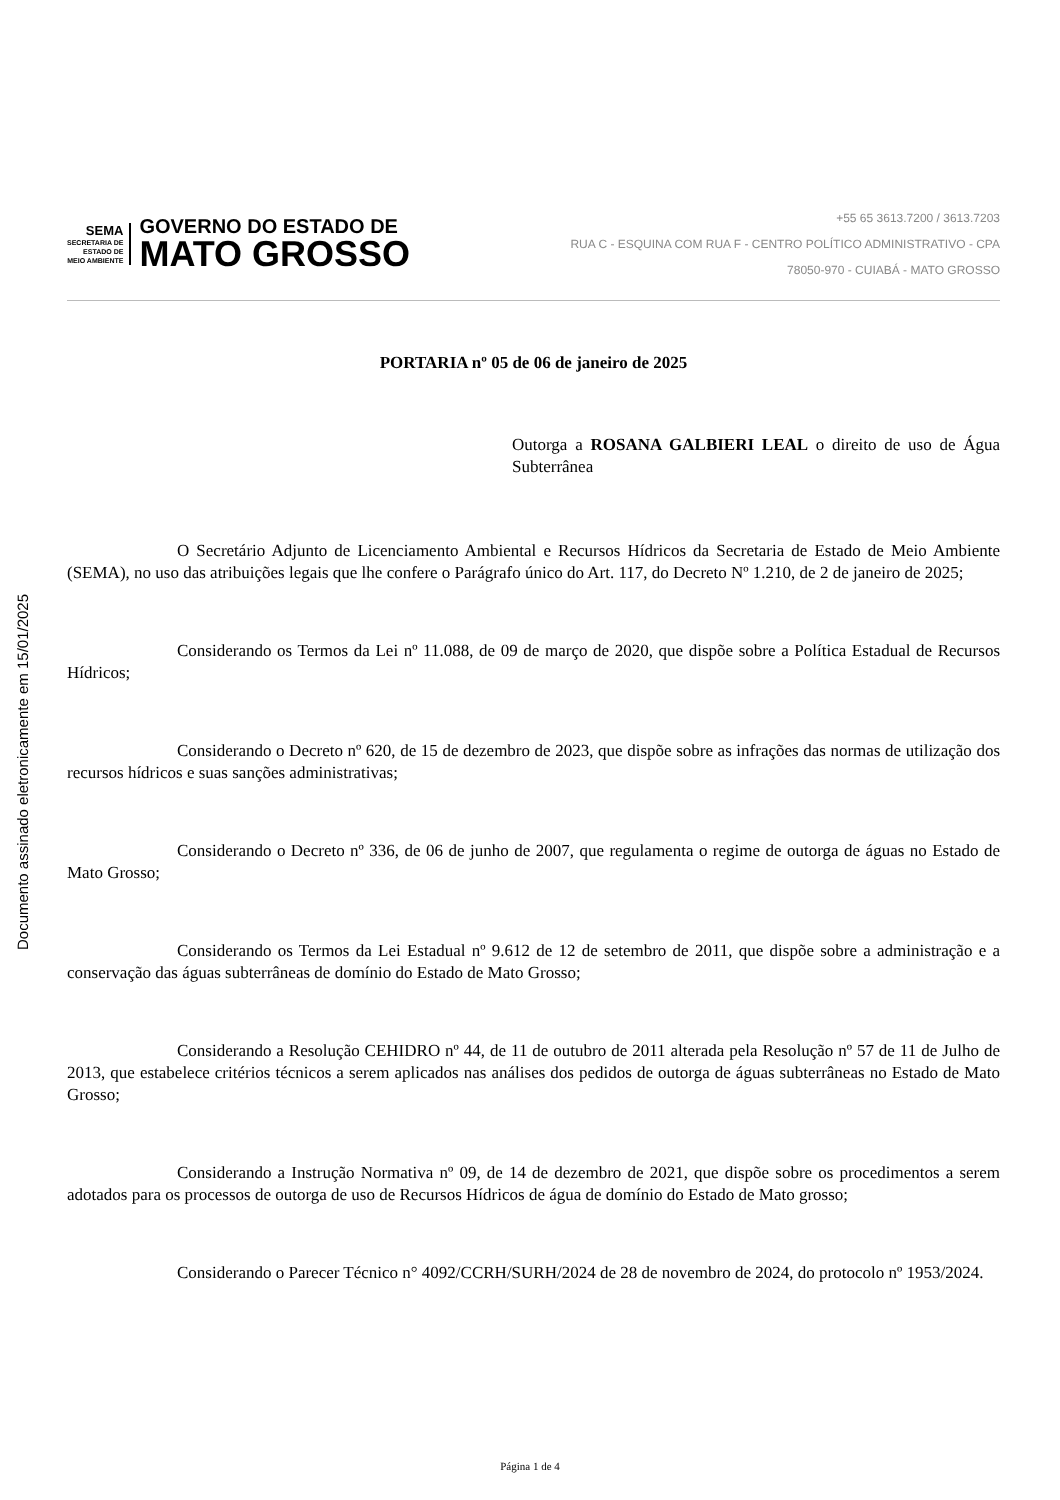Documento assinado eletronicamente em 15/01/2025
SEMA
SECRETARIA DE
ESTADO DE
MEIO AMBIENTE
GOVERNO DO ESTADO DE
MATO GROSSO
+55 65 3613.7200 / 3613.7203
RUA C - ESQUINA COM RUA F - CENTRO POLÍTICO ADMINISTRATIVO - CPA
78050-970 - CUIABÁ - MATO GROSSO
PORTARIA nº 05 de 06 de janeiro de 2025
Outorga a ROSANA GALBIERI LEAL o direito de uso de Água Subterrânea
O Secretário Adjunto de Licenciamento Ambiental e Recursos Hídricos da Secretaria de Estado de Meio Ambiente (SEMA), no uso das atribuições legais que lhe confere o Parágrafo único do Art. 117, do Decreto Nº 1.210, de 2 de janeiro de 2025;
Considerando os Termos da Lei nº 11.088, de 09 de março de 2020, que dispõe sobre a Política Estadual de Recursos Hídricos;
Considerando o Decreto nº 620, de 15 de dezembro de 2023, que dispõe sobre as infrações das normas de utilização dos recursos hídricos e suas sanções administrativas;
Considerando o Decreto nº 336, de 06 de junho de 2007, que regulamenta o regime de outorga de águas no Estado de Mato Grosso;
Considerando os Termos da Lei Estadual nº 9.612 de 12 de setembro de 2011, que dispõe sobre a administração e a conservação das águas subterrâneas de domínio do Estado de Mato Grosso;
Considerando a Resolução CEHIDRO nº 44, de 11 de outubro de 2011 alterada pela Resolução nº 57 de 11 de Julho de 2013, que estabelece critérios técnicos a serem aplicados nas análises dos pedidos de outorga de águas subterrâneas no Estado de Mato Grosso;
Considerando a Instrução Normativa nº 09, de 14 de dezembro de 2021, que dispõe sobre os procedimentos a serem adotados para os processos de outorga de uso de Recursos Hídricos de água de domínio do Estado de Mato grosso;
Considerando o Parecer Técnico n° 4092/CCRH/SURH/2024 de 28 de novembro de 2024, do protocolo nº 1953/2024.
Página 1 de 4